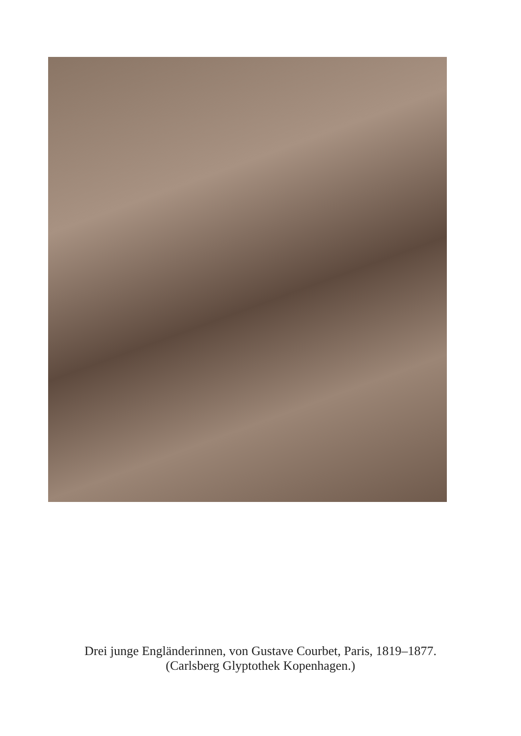Drei junge Engländerinnen, von Gustave Courbet, Paris, 1819–1877.
(Carlsberg Glyptothek Kopenhagen.)